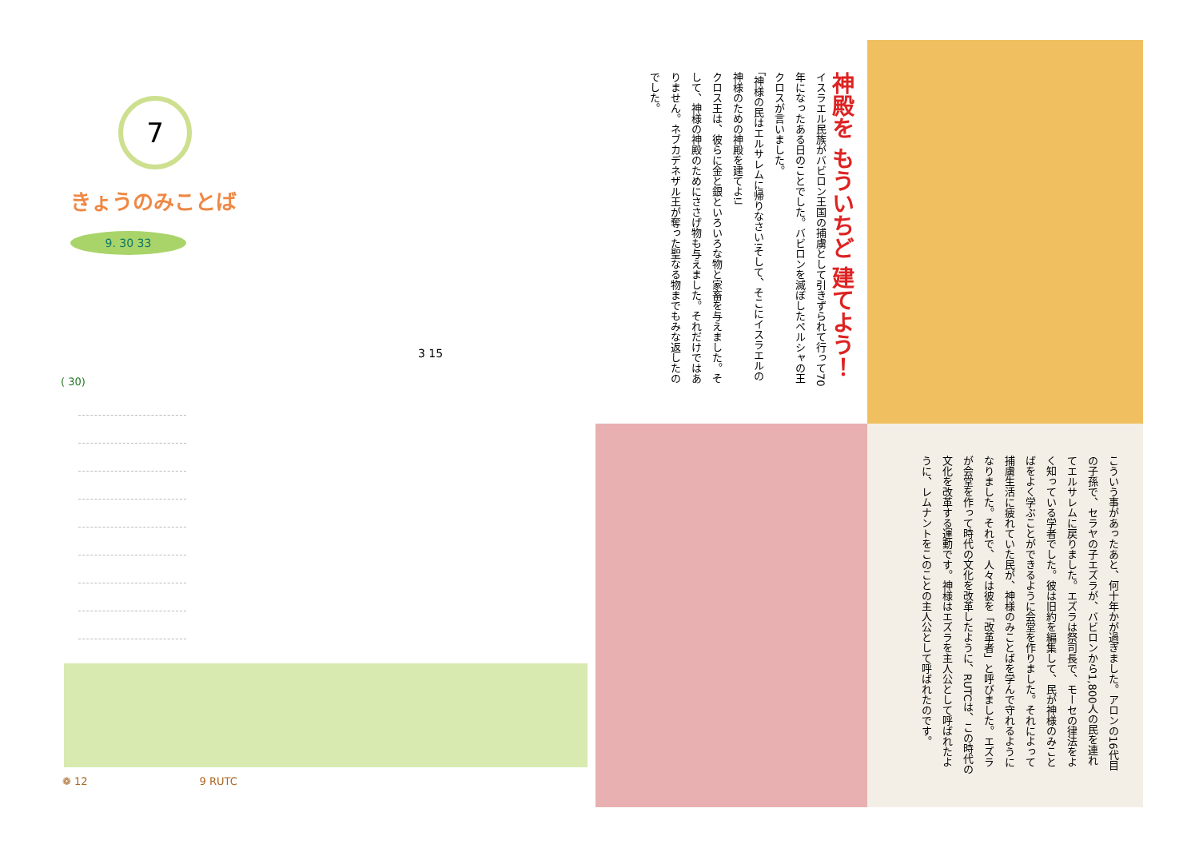7
きょうのみことば
9. 30 33
3 15
( 30)
❁ 12 9 RUTC
神殿を もういちど 建てよう！
イスラエル民族がバビロン王国の捕虜として引きずられて行って70年になったある日のことでした。バビロンを滅ぼしたペルシャの王クロスが言いました。
「神様の民はエルサレムに帰りなさい!そして、そこにイスラエルの神様のための神殿を建てよ!」
クロス王は、彼らに金と銀といろいろな物と家畜を与えました。そして、神様の神殿のためにささげ物も与えました。それだけではありません。ネブカデネザル王が奪った聖なる物までもみな返したのでした。
こういう事があったあと、何十年かが過ぎました。アロンの16代目の子孫で、セラヤの子エズラが、バビロンから1,800人の民を連れてエルサレムに戻りました。エズラは祭司長で、モーセの律法をよく知っている学者でした。彼は旧約を編集して、民が神様のみことばをよく学ぶことができるように会堂を作りました。それによって捕虜生活に疲れていた民が、神様のみことばを学んで守れるようになりました。それで、人々は彼を「改革者」と呼びました。エズラが会堂を作って時代の文化を改革したように、RUTCは、この時代の文化を改革する運動です。神様はエズラを主人公として呼ばれたように、レムナントをこのことの主人公として呼ばれたのです。